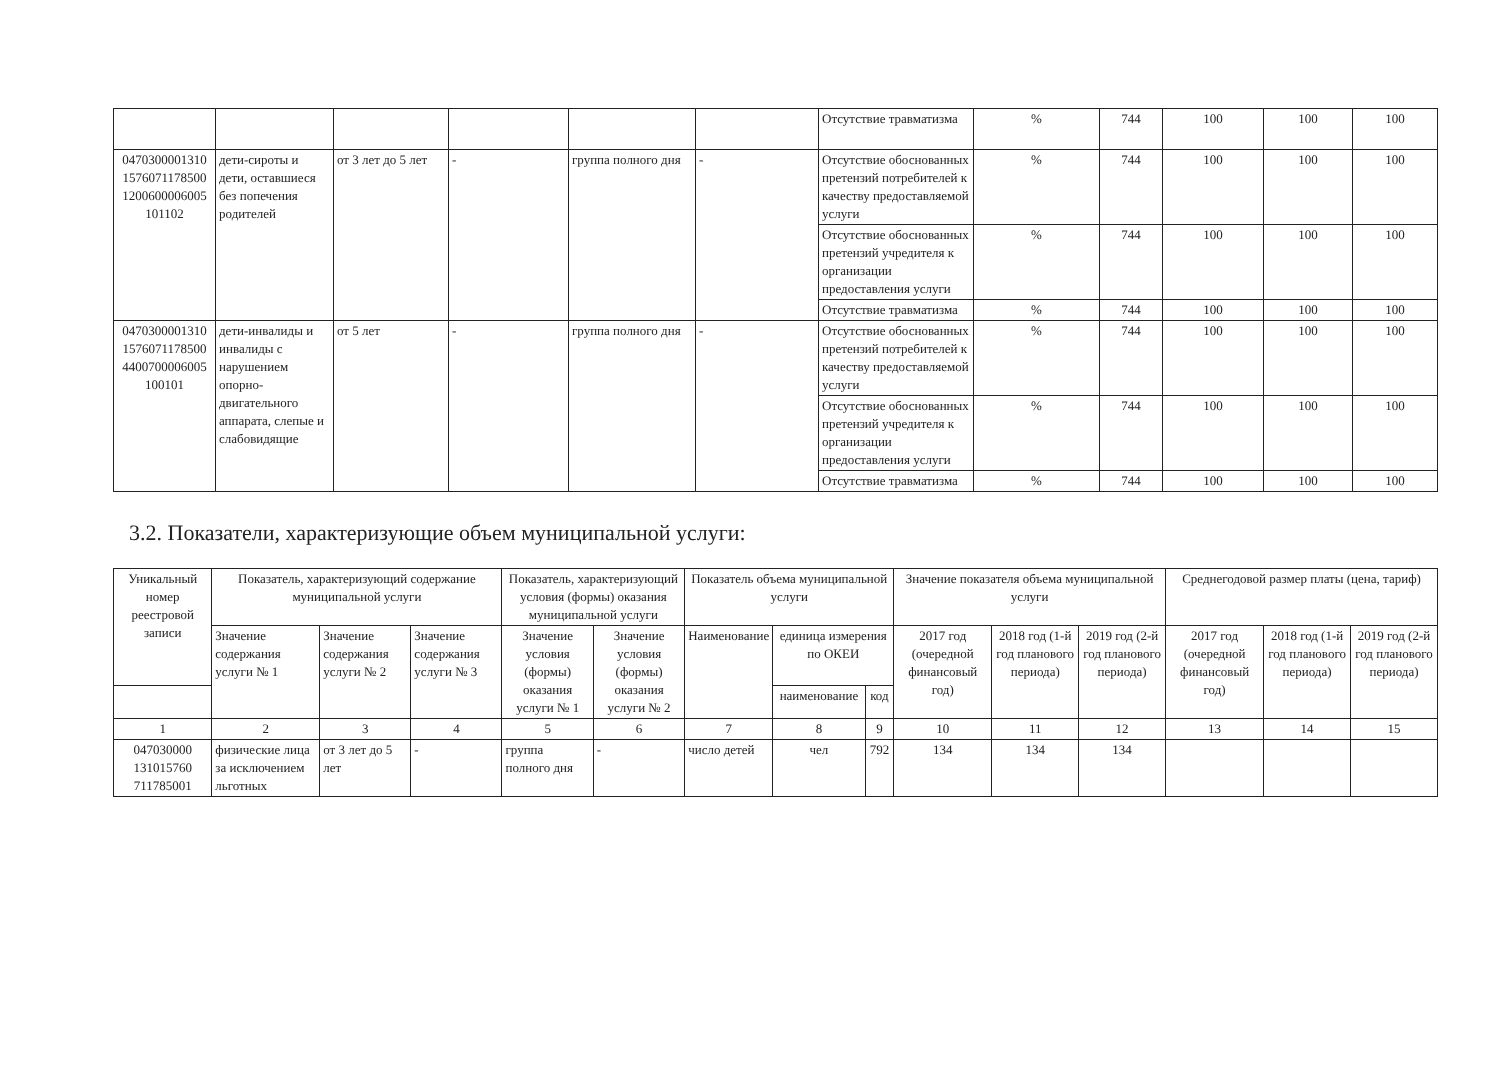| | | | | | | Отсутствие травматизма | % | 744 | 100 | 100 | 100 |
| 0470300001310 1576071178500 1200600006005 101102 | дети-сироты и дети, оставшиеся без попечения родителей | от 3 лет до 5 лет | - | группа полного дня | - | Отсутствие обоснованных претензий потребителей к качеству предоставляемой услуги | % | 744 | 100 | 100 | 100 |
| | | | | | | Отсутствие обоснованных претензий учредителя к организации предоставления услуги | % | 744 | 100 | 100 | 100 |
| | | | | | | Отсутствие травматизма | % | 744 | 100 | 100 | 100 |
| 0470300001310 1576071178500 4400700006005 100101 | дети-инвалиды и инвалиды с нарушением опорно-двигательного аппарата, слепые и слабовидящие | от 5 лет | - | группа полного дня | - | Отсутствие обоснованных претензий потребителей к качеству предоставляемой услуги | % | 744 | 100 | 100 | 100 |
| | | | | | | Отсутствие обоснованных претензий учредителя к организации предоставления услуги | % | 744 | 100 | 100 | 100 |
| | | | | | | Отсутствие травматизма | % | 744 | 100 | 100 | 100 |
3.2. Показатели, характеризующие объем муниципальной услуги:
| Уникальный номер реестровой записи | Показатель, характеризующий содержание муниципальной услуги | | | Показатель, характеризующий условия (формы) оказания муниципальной услуги | | Показатель объема муниципальной услуги | | | Значение показателя объема муниципальной услуги | | | Среднегодовой размер платы (цена, тариф) | | |
| --- | --- | --- | --- | --- | --- | --- | --- | --- | --- | --- | --- | --- | --- | --- |
| | Значение содержания услуги № 1 | Значение содержания услуги № 2 | Значение содержания услуги № 3 | Значение условия (формы) оказания услуги № 1 | Значение условия (формы) оказания услуги № 2 | Наименование | единица измерения по ОКЕИ | | 2017 год (очередной финансовый год) | 2018 год (1-й год планового периода) | 2019 год (2-й год планового периода) | 2017 год (очередной финансовый год) | 2018 год (1-й год планового периода) | 2019 год (2-й год планового периода) |
| | | | | | | | наименование | код | | | | | | |
| 1 | 2 | 3 | 4 | 5 | 6 | 7 | 8 | 9 | 10 | 11 | 12 | 13 | 14 | 15 |
| 047030000 131015760 711785001 | физические лица за исключением льготных | от 3 лет до 5 лет | - | группа полного дня | - | число детей | чел | 792 | 134 | 134 | 134 | | | |